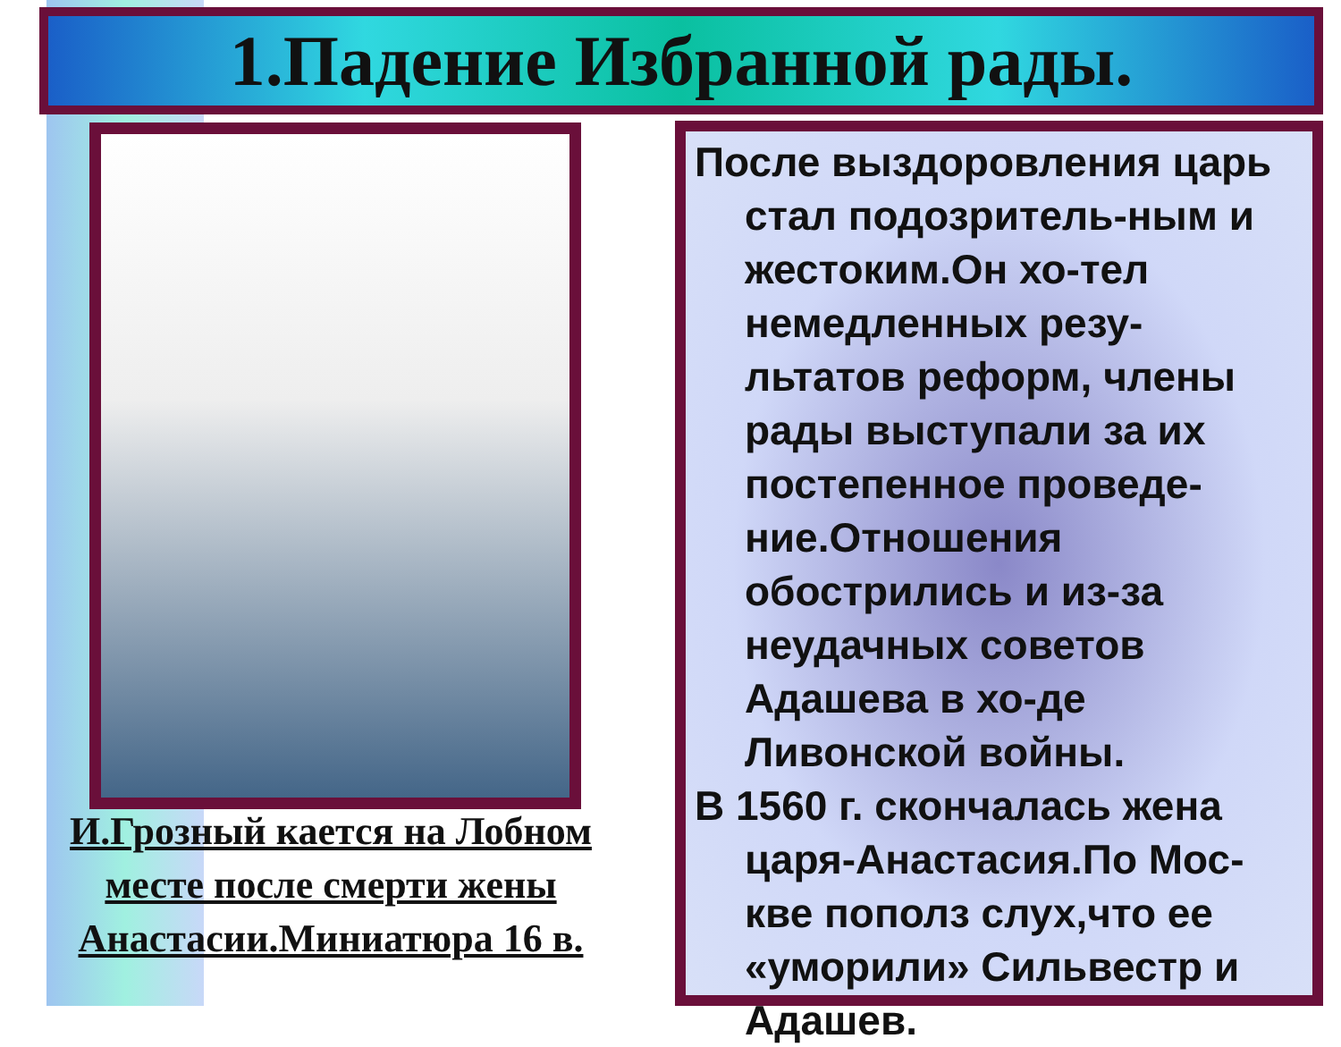1.Падение Избранной рады.
И.Грозный кается на Лобном месте после смерти жены Анастасии.Миниатюра 16 в.
После выздоровления царь стал подозритель-ным и жестоким.Он хо-тел немедленных резу-льтатов реформ, члены рады выступали за их постепенное проведе-ние.Отношения обострились и из-за неудачных советов Адашева в хо-де Ливонской войны.
В 1560 г. скончалась жена царя-Анастасия.По Мос-кве пополз слух,что ее «уморили» Сильвестр и Адашев.